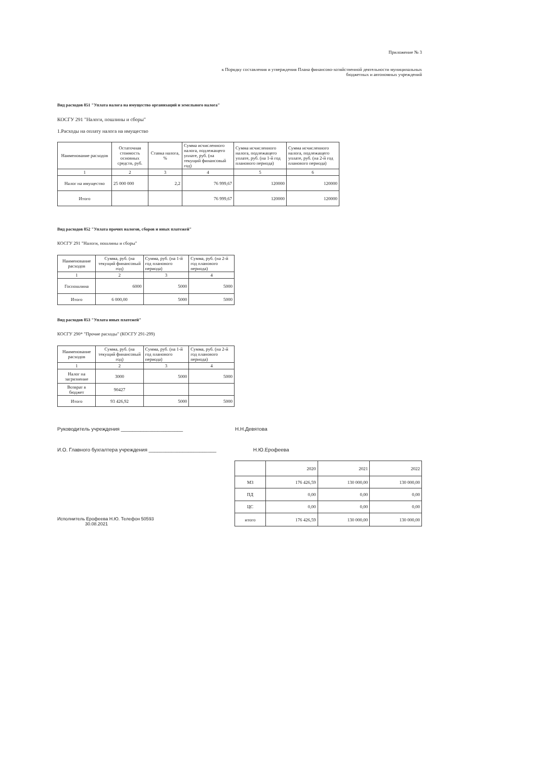Приложение № 3
к Порядку составления и утверждения Плана финансово-хозяйственной деятельности муниципальных
бюджетных и автономных учреждений
Вид расходов 851 "Уплата налога на имущество организаций и земельного налога"
КОСГУ 291 "Налоги, пошлины и сборы"
1.Расходы на оплату налога на имущество
| Наименование расходов | Остаточная стоимость основных средств, руб. | Ставка налога, % | Сумма исчисленного налога, подлежащего уплате, руб. (на текущий финансовый год) | Сумма исчисленного налога, подлежащего уплате, руб. (на 1-й год планового периода) | Сумма исчисленного налога, подлежащего уплате, руб. (на 2-й год планового периода) |
| --- | --- | --- | --- | --- | --- |
| 1 | 2 | 3 | 4 | 5 | 6 |
| Налог на имущество | 25 000 000 | 2,2 | 76 999,67 | 120000 | 120000 |
| Итого | | | 76 999,67 | 120000 | 120000 |
Вид расходов 852 "Уплата прочих налогов, сборов и иных платежей"
КОСГУ 291 "Налоги, пошлины и сборы"
| Наименование расходов | Сумма, руб. (на текущий финансовый год) | Сумма, руб. (на 1-й год планового периода) | Сумма, руб. (на 2-й год планового периода) |
| --- | --- | --- | --- |
| 1 | 2 | 3 | 4 |
| Госпошлина | 6000 | 5000 | 5000 |
| Итого | 6 000,00 | 5000 | 5000 |
Вид расходов 853 "Уплата иных платежей"
КОСГУ 290* "Прочие расходы" (КОСГУ 291-299)
| Наименование расходов | Сумма, руб. (на текущий финансовый год) | Сумма, руб. (на 1-й год планового периода) | Сумма, руб. (на 2-й год планового периода) |
| --- | --- | --- | --- |
| 1 | 2 | 3 | 4 |
| Налог на загрязнение | 3000 | 5000 | 5000 |
| Возврат в бюджет | 90427 | | |
| Итого | 93 426,92 | 5000 | 5000 |
Руководитель учреждения ______________________ Н.Н.Девятова
И.О. Главного бухгалтера учреждения ________________________ Н.Ю.Ерофеева
Исполнитель Ерофеева Н.Ю. Телефон 50593
30.08.2021
| | 2020 | 2021 | 2022 |
| МЗ | 176 426,59 | 130 000,00 | 130 000,00 |
| ПД | 0,00 | 0,00 | 0,00 |
| ЦС | 0,00 | 0,00 | 0,00 |
| итого | 176 426,59 | 130 000,00 | 130 000,00 |